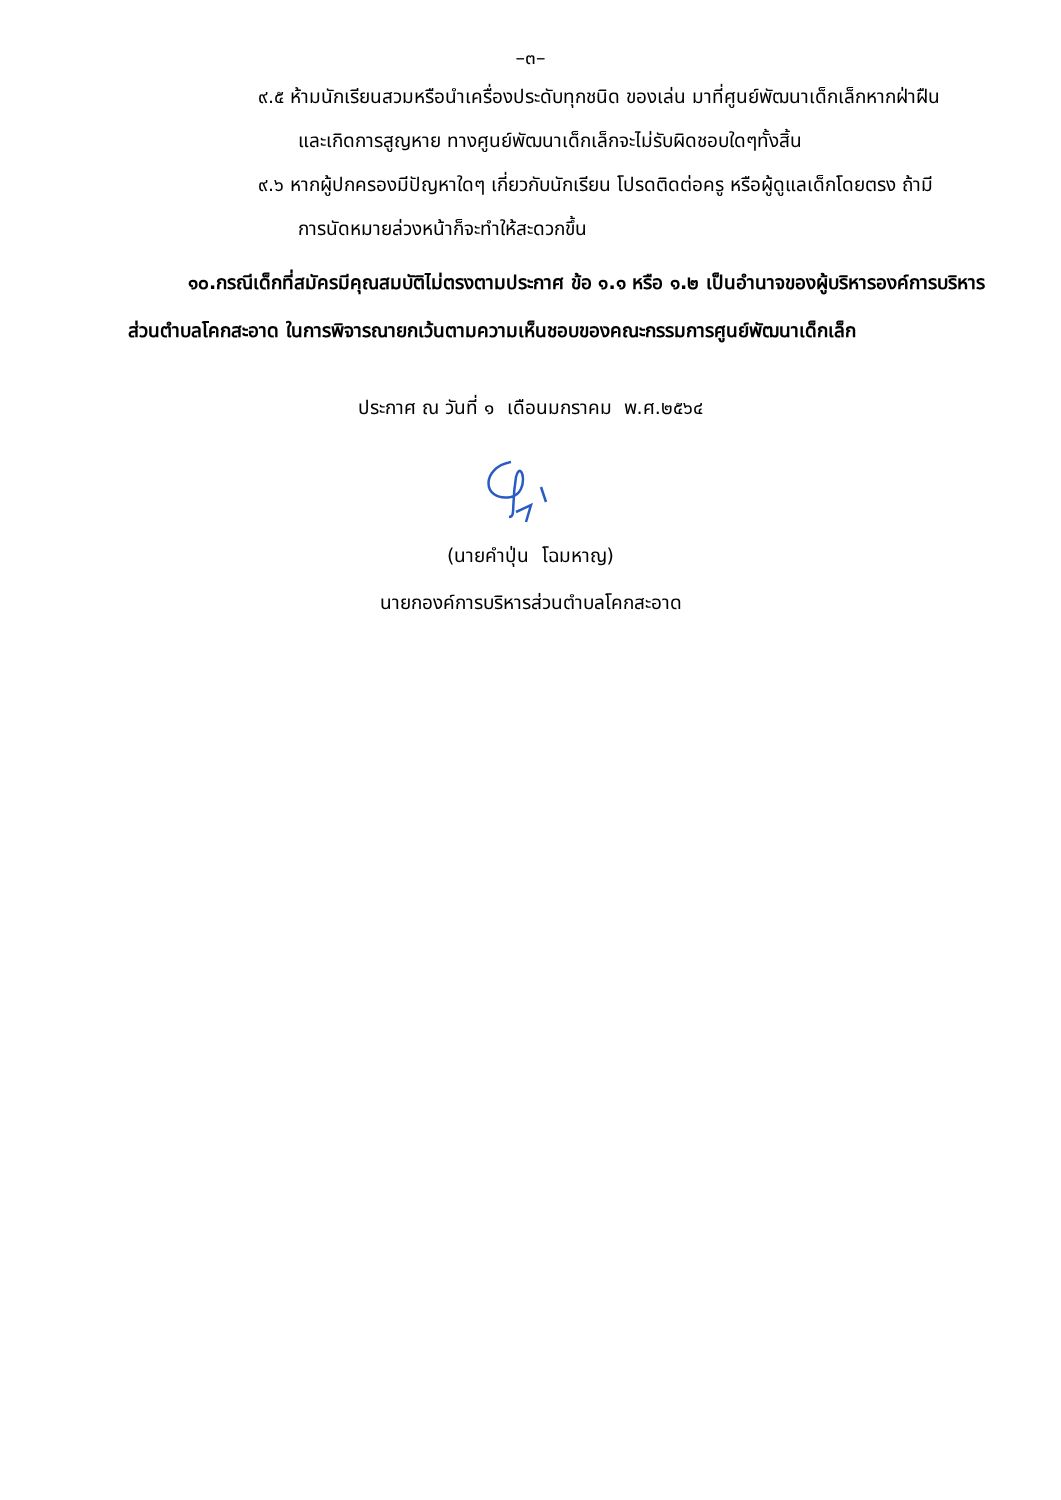–๓–
๙.๕ ห้ามนักเรียนสวมหรือนำเครื่องประดับทุกชนิด ของเล่น มาที่ศูนย์พัฒนาเด็กเล็กหากฝ่าฝืน
และเกิดการสูญหาย ทางศูนย์พัฒนาเด็กเล็กจะไม่รับผิดชอบใดๆทั้งสิ้น
๙.๖ หากผู้ปกครองมีปัญหาใดๆ เกี่ยวกับนักเรียน โปรดติดต่อครู หรือผู้ดูแลเด็กโดยตรง ถ้ามี
การนัดหมายล่วงหน้าก็จะทำให้สะดวกขึ้น
๑๐.กรณีเด็กที่สมัครมีคุณสมบัติไม่ตรงตามประกาศ ข้อ ๑.๑ หรือ ๑.๒ เป็นอำนาจของผู้บริหารองค์การบริหารส่วนตำบลโคกสะอาด ในการพิจารณายกเว้นตามความเห็นชอบของคณะกรรมการศูนย์พัฒนาเด็กเล็ก
ประกาศ ณ วันที่ ๑ เดือนมกราคม พ.ศ.๒๕๖๔
(นายคำปุ่น โฉมหาญ)
นายกองค์การบริหารส่วนตำบลโคกสะอาด